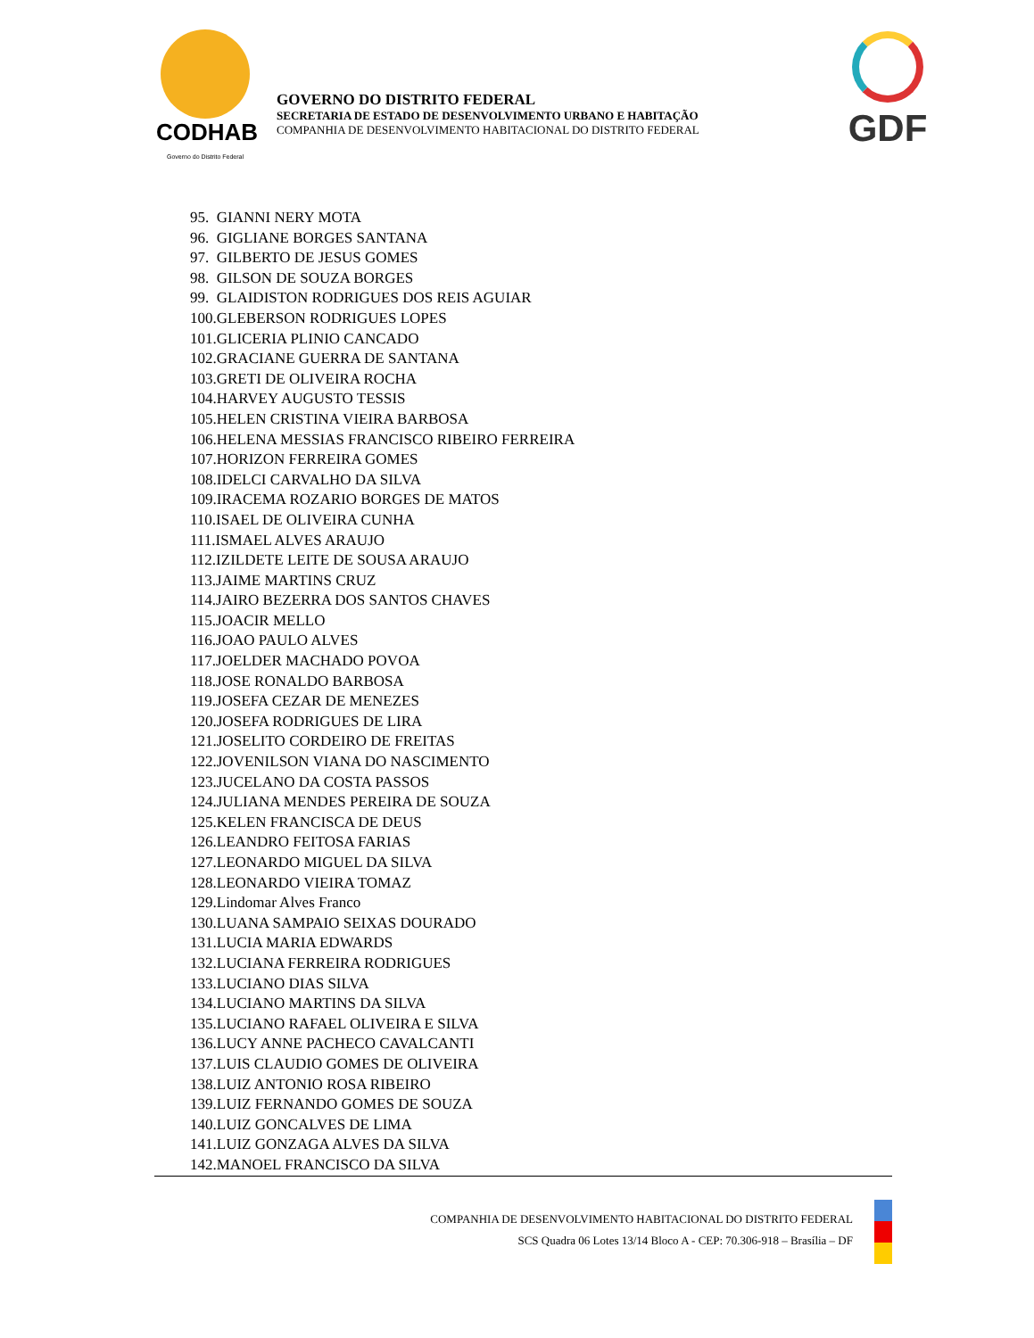CODHAB
Governo do Distrito Federal
GOVERNO DO DISTRITO FEDERAL
SECRETARIA DE ESTADO DE DESENVOLVIMENTO URBANO E HABITAÇÃO
COMPANHIA DE DESENVOLVIMENTO HABITACIONAL DO DISTRITO FEDERAL
GDF
95. GIANNI NERY MOTA
96. GIGLIANE BORGES SANTANA
97. GILBERTO DE JESUS GOMES
98. GILSON DE SOUZA BORGES
99. GLAIDISTON RODRIGUES DOS REIS AGUIAR
100.GLEBERSON RODRIGUES LOPES
101.GLICERIA PLINIO CANCADO
102.GRACIANE GUERRA DE SANTANA
103.GRETI DE OLIVEIRA ROCHA
104.HARVEY AUGUSTO TESSIS
105.HELEN CRISTINA VIEIRA BARBOSA
106.HELENA MESSIAS FRANCISCO RIBEIRO FERREIRA
107.HORIZON FERREIRA GOMES
108.IDELCI CARVALHO DA SILVA
109.IRACEMA ROZARIO BORGES DE MATOS
110.ISAEL DE OLIVEIRA CUNHA
111.ISMAEL ALVES ARAUJO
112.IZILDETE LEITE DE SOUSA ARAUJO
113.JAIME MARTINS CRUZ
114.JAIRO BEZERRA DOS SANTOS CHAVES
115.JOACIR MELLO
116.JOAO PAULO ALVES
117.JOELDER MACHADO POVOA
118.JOSE RONALDO BARBOSA
119.JOSEFA CEZAR DE MENEZES
120.JOSEFA RODRIGUES DE LIRA
121.JOSELITO CORDEIRO DE FREITAS
122.JOVENILSON VIANA DO NASCIMENTO
123.JUCELANO DA COSTA PASSOS
124.JULIANA MENDES PEREIRA DE SOUZA
125.KELEN FRANCISCA DE DEUS
126.LEANDRO FEITOSA FARIAS
127.LEONARDO MIGUEL DA SILVA
128.LEONARDO VIEIRA TOMAZ
129.Lindomar Alves Franco
130.LUANA SAMPAIO SEIXAS DOURADO
131.LUCIA MARIA EDWARDS
132.LUCIANA FERREIRA RODRIGUES
133.LUCIANO DIAS SILVA
134.LUCIANO MARTINS DA SILVA
135.LUCIANO RAFAEL OLIVEIRA E SILVA
136.LUCY ANNE PACHECO CAVALCANTI
137.LUIS CLAUDIO GOMES DE OLIVEIRA
138.LUIZ ANTONIO ROSA RIBEIRO
139.LUIZ FERNANDO GOMES DE SOUZA
140.LUIZ GONCALVES DE LIMA
141.LUIZ GONZAGA ALVES DA SILVA
142.MANOEL FRANCISCO DA SILVA
COMPANHIA DE DESENVOLVIMENTO HABITACIONAL DO DISTRITO FEDERAL
SCS Quadra 06 Lotes 13/14 Bloco A - CEP: 70.306-918 – Brasília – DF